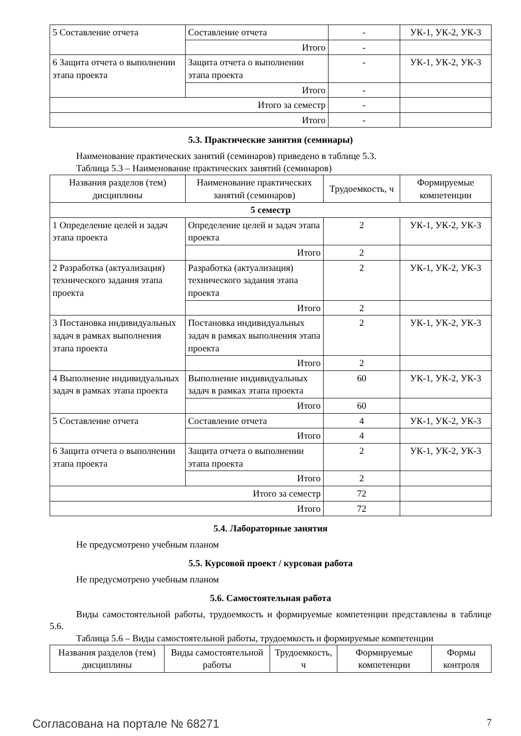| 5 Составление отчета | Составление отчета | - | УК-1, УК-2, УК-3 |
| | Итого | - | |
| 6 Защита отчета о выполнении этапа проекта | Защита отчета о выполнении этапа проекта | - | УК-1, УК-2, УК-3 |
| | Итого | - | |
| Итого за семестр | | - | |
| Итого | | - | |
5.3. Практические занятия (семинары)
Наименование практических занятий (семинаров) приведено в таблице 5.3.
Таблица 5.3 – Наименование практических занятий (семинаров)
| Названия разделов (тем) дисциплины | Наименование практических занятий (семинаров) | Трудоемкость, ч | Формируемые компетенции |
| --- | --- | --- | --- |
| 5 семестр | | | |
| 1 Определение целей и задач этапа проекта | Определение целей и задач этапа проекта | 2 | УК-1, УК-2, УК-3 |
| | Итого | 2 | |
| 2 Разработка (актуализация) технического задания этапа проекта | Разработка (актуализация) технического задания этапа проекта | 2 | УК-1, УК-2, УК-3 |
| | Итого | 2 | |
| 3 Постановка индивидуальных задач в рамках выполнения этапа проекта | Постановка индивидуальных задач в рамках выполнения этапа проекта | 2 | УК-1, УК-2, УК-3 |
| | Итого | 2 | |
| 4 Выполнение индивидуальных задач в рамках этапа проекта | Выполнение индивидуальных задач в рамках этапа проекта | 60 | УК-1, УК-2, УК-3 |
| | Итого | 60 | |
| 5 Составление отчета | Составление отчета | 4 | УК-1, УК-2, УК-3 |
| | Итого | 4 | |
| 6 Защита отчета о выполнении этапа проекта | Защита отчета о выполнении этапа проекта | 2 | УК-1, УК-2, УК-3 |
| | Итого | 2 | |
| Итого за семестр | | 72 | |
| Итого | | 72 | |
5.4. Лабораторные занятия
Не предусмотрено учебным планом
5.5. Курсовой проект / курсовая работа
Не предусмотрено учебным планом
5.6. Самостоятельная работа
Виды самостоятельной работы, трудоемкость и формируемые компетенции представлены в таблице 5.6.
Таблица 5.6 – Виды самостоятельной работы, трудоемкость и формируемые компетенции
| Названия разделов (тем) дисциплины | Виды самостоятельной работы | Трудоемкость, ч | Формируемые компетенции | Формы контроля |
| --- | --- | --- | --- | --- |
Согласована на портале № 68271 7